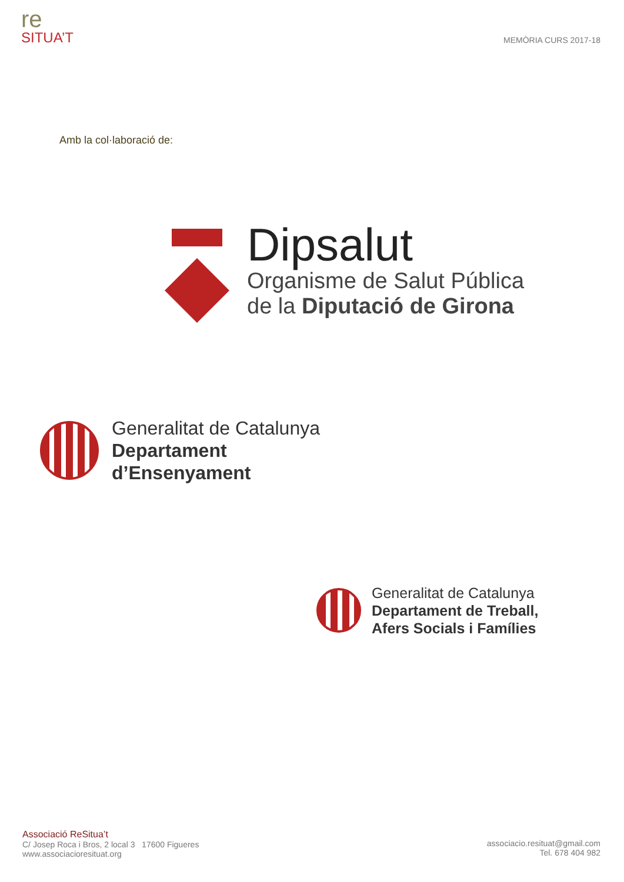re
SITUA’T
MEMÒRIA CURS 2017-18
Amb la col·laboració de:
Dipsalut
Organisme de Salut Pública
de la Diputació de Girona
Generalitat de Catalunya
Departament
d’Ensenyament
Generalitat de Catalunya
Departament de Treball,
Afers Socials i Famílies
Associació ReSitua’t
C/ Josep Roca i Bros, 2 local 3 17600 Figueres
www.associacioresituat.org
associacio.resituat@gmail.com
Tel. 678 404 982